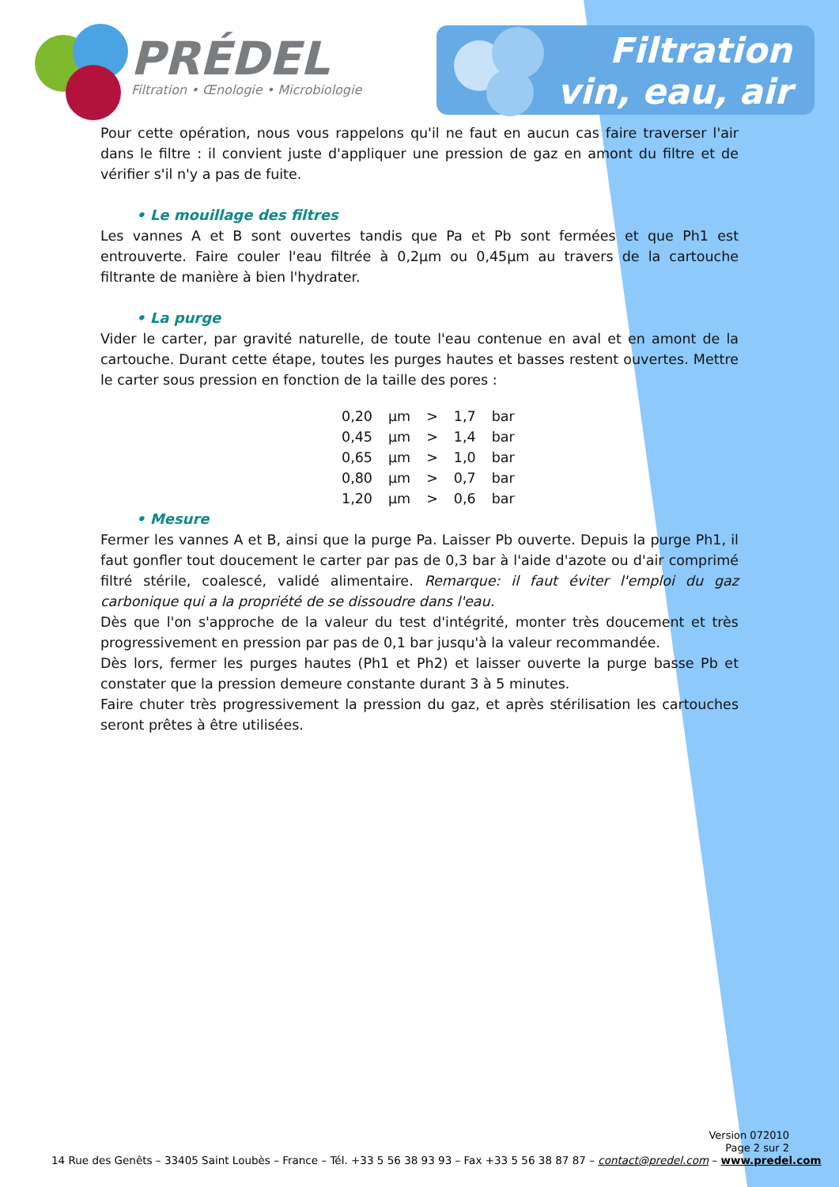PRÉDEL
Filtration • Œnologie • Microbiologie
Filtration
vin, eau, air
Pour cette opération, nous vous rappelons qu'il ne faut en aucun cas faire traverser l'air dans le filtre : il convient juste d'appliquer une pression de gaz en amont du filtre et de vérifier s'il n'y a pas de fuite.
• Le mouillage des filtres
Les vannes A et B sont ouvertes tandis que Pa et Pb sont fermées et que Ph1 est entrouverte. Faire couler l'eau filtrée à 0,2µm ou 0,45µm au travers de la cartouche filtrante de manière à bien l'hydrater.
• La purge
Vider le carter, par gravité naturelle, de toute l'eau contenue en aval et en amont de la cartouche. Durant cette étape, toutes les purges hautes et basses restent ouvertes. Mettre le carter sous pression en fonction de la taille des pores :
| 0,20 | µm | > | 1,7 | bar |
| 0,45 | µm | > | 1,4 | bar |
| 0,65 | µm | > | 1,0 | bar |
| 0,80 | µm | > | 0,7 | bar |
| 1,20 | µm | > | 0,6 | bar |
• Mesure
Fermer les vannes A et B, ainsi que la purge Pa. Laisser Pb ouverte. Depuis la purge Ph1, il faut gonfler tout doucement le carter par pas de 0,3 bar à l'aide d'azote ou d'air comprimé filtré stérile, coalescé, validé alimentaire. Remarque: il faut éviter l'emploi du gaz carbonique qui a la propriété de se dissoudre dans l'eau.
Dès que l'on s'approche de la valeur du test d'intégrité, monter très doucement et très progressivement en pression par pas de 0,1 bar jusqu'à la valeur recommandée.
Dès lors, fermer les purges hautes (Ph1 et Ph2) et laisser ouverte la purge basse Pb et constater que la pression demeure constante durant 3 à 5 minutes.
Faire chuter très progressivement la pression du gaz, et après stérilisation les cartouches seront prêtes à être utilisées.
Version 072010
Page 2 sur 2
14 Rue des Genêts – 33405 Saint Loubès – France – Tél. +33 5 56 38 93 93 – Fax +33 5 56 38 87 87 – contact@predel.com – www.predel.com